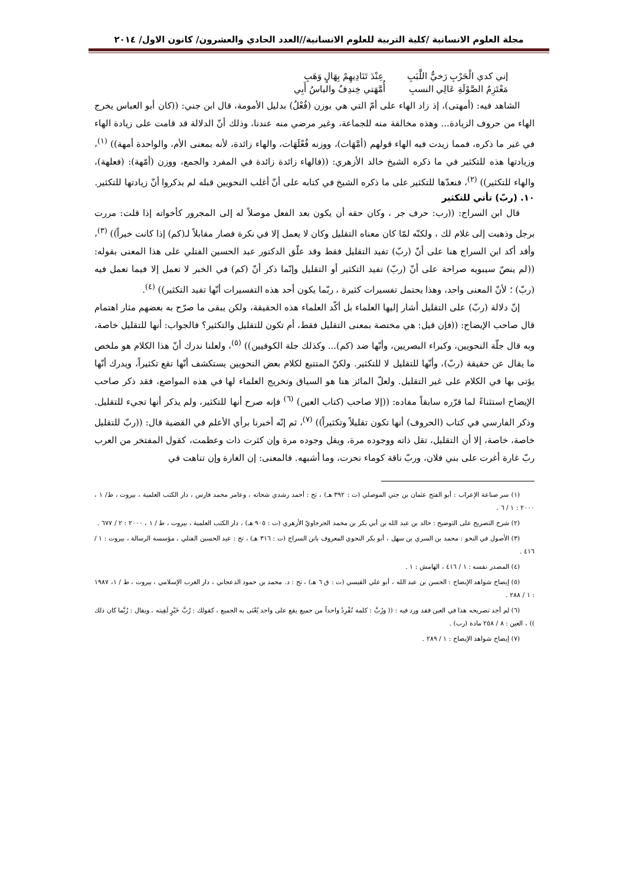مجلة العلوم الانسانية /كلية التربية للعلوم الانسانية//العدد الحادي والعشرون/ كانون الاول/ ٢٠١٤
إني كدي الْحَرْبِ رَخيُّ اللَّبَبِ عِنْدَ تَنَادِيهِمْ بِهَالٍ وَهَبِ
مَعْتَزِمُ الصَّوْلَةِ عَالِي النسبِ أُمَّهَتي خِندِفُ والياسُ أَبِي
الشاهد فيه: (أمهتى)، إذ زاد الهاء على أمّ التي هي بوزن (فُعْلٌ) بدليل الأمومة، قال ابن جني: ((كان أبو العباس يخرج الهاء من حروف الزيادة... وهذه مخالفة منه للجماعة، وغير مرضي منه عندنا، وذلك أنّ الدلالة قد قامت على زيادة الهاء في غير ما ذكره، فمما زيدت فيه الهاء قولهم (أمَّهَات)، ووزنه فُعْلَهَات، والهاء زائدة، لأنه بمعنى الأم، والواحدة أمهة)) <sup>(١)</sup>، وزيادتها هذه للتكثير في ما ذكره الشيخ خالد الأزهري: ((فالهاء زائدة زائدة في المفرد والجمع، ووزن (أمّهة): (فعلهة)، والهاء للتكثير)) <sup>(٢)</sup>، فنعدّها للتكثير على ما ذكره الشيخ في كتابه على أنّ أغلب النحويين قبله لم يذكروا أنّ زيادتها للتكثير.
١٠. (ربّ) تأتي للتكثير
قال ابن السراج: ((رب: حرف جر ، وكان حقه أن يكون بعد الفعل موصلاً له إلى المجرور كأخواته إذا قلت: مررت برجل وذهبت إلى غلام لك ، ولكنّه لمّا كان معناه التقليل وكان لا يعمل إلا في نكرة فصار مقابلاً لـ(كم) إذا كانت خبراً)) <sup>(٣)</sup>، وأقد أكد ابن السراج هنا على أنّ (ربّ) تفيد التقليل فقط وقد علّق الدكتور عبد الحسين الفتلي على هذا المعنى بقوله: ((لم ينصّ سيبويه صراحة على أنّ (ربّ) تفيد التكثير أو التقليل وإنّما ذكر أنّ (كم) في الخبر لا تعمل إلا فيما تعمل فيه (ربّ) ؛ لأنّ المعنى واحد، وهذا يحتمل تفسيرات كثيرة ، ربّما يكون أحد هذه التفسيرات أنّها تفيد التكثير)) <sup>(٤)</sup>.
إنّ دلالة (ربّ) على التقليل أشار إليها العلماء بل أكّد العلماء هذه الحقيقة، ولكن يبقى ما صرّح به بعضهم مثار اهتمام قال صاحب الإيضاح: ((فإن قيل: هي مختصة بمعنى التقليل فقط، أم تكون للتقليل والتكثير؟ فالجواب: أنها للتقليل خاصة، وبه قال جلّة النحويين، وكبراء البصريين، وأنّها ضد (كم)... وكذلك جلة الكوفيين)) <sup>(٥)</sup>، ولعلنا ندرك أنّ هذا الكلام هو ملخص ما يقال عن حقيقة (ربّ)، وأنّها للتقليل لا للتكثير. ولكنّ المتتبع لكلام بعض النحويين يستكشف أنّها تقع تكثيراً، ويدرك أنّها يؤتى بها في الكلام على غير التقليل. ولعلّ المائز هنا هو السياق وتخريج العلماء لها في هذه المواضع، فقد ذكر صاحب الإيضاح استثناءً لما قرّره سابقاً مفاده: ((إلا صاحب (كتاب العين) <sup>(٦)</sup> فإنه صرح أنها للتكثير، ولم يذكر أنها تجيء للتقليل. وذكر الفارسي في كتاب (الحروف) أنها تكون تقليلاً وتكثيراً)) <sup>(٧)</sup>، ثم إنّه أخبرنا برأي الأعلم في القضية قال: ((ربّ للتقليل خاصة، خاصة، إلا أن التقليل، تقل ذاته ووجوده مرة، ويقل وجوده مرة وإن كثرت ذات وعظمت، كقول المفتخر من العرب ربّ غارة أغرت على بني فلان، وربّ ناقة كوماء نحرت، وما أشبهه. فالمعنى: إن الغارة وإن تناهت في
(١) سر صناعة الإعراب : أبو الفتح عثمان بن جني الموصلي (ت : ٣٩٢ هـ) ، تح : أحمد رشدي شحاته ، وعامر محمد فارس ، دار الكتب العلمية ، بيروت ، ط/ ١ ، ٢٠٠٠ : ١ / ٦ .
(٢) شرح التصريح على التوضيح : خالد بن عبد الله بن أبي بكر بن محمد الجرجاويّ الأزهري (ت : ٩٠٥ هـ) ، دار الكتب العلمية ، بيروت ، ط / ١ ، ٢٠٠٠ : ٢ / ٦٧٧ .
(٣) الأصول في النحو : محمد بن السري بن سهل ، أبو بكر النحوي المعروف بابن السراج (ت : ٣١٦ هـ) ، تح : عبد الحسين الفتلي ، مؤسسة الرسالة ، بيروت : ١ / ٤١٦ .
(٤) المصدر نفسه : ١ / ٤١٦ ، الهامش : ١ .
(٥) إيضاح شواهد الإيضاح : الحسن بن عبد الله ، أبو علي القيسي (ت : ق ٦ هـ) ، تح : د. محمد بن حمود الدعجاني ، دار الغرب الإسلامي ، بيروت ، ط / ١، ١٩٨٧ : ١ / ٢٨٨ .
(٦) لم أجد تصريحه هذا في العين فقد ورد فيه : (( ورُبَّ : كلمة تُفْرِدُ واحداً من جميع يقع على واحد يُعْنَى به الجميع ، كقولك : رُبَّ خَيْرٍ لَقِيته ، ويقال : رُبَّما كان ذلك )) ، العين : ٨ / ٢٥٨ مادة (رب) .
(٧) إيضاح شواهد الإيضاح : ١ / ٢٨٩ .